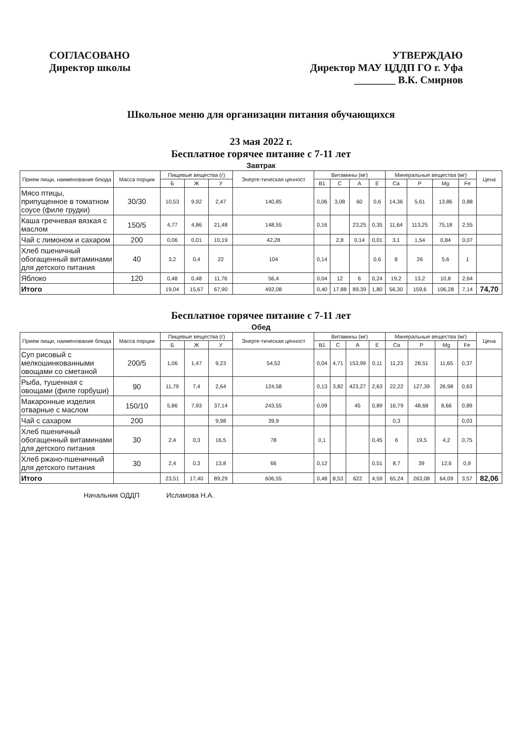СОГЛАСОВАНО
Директор школы
УТВЕРЖДАЮ
Директор МАУ ЦДДП ГО г. Уфа
________ В.К. Смирнов
Школьное меню для организации питания обучающихся
23 мая 2022 г.
Бесплатное горячее питание с 7-11 лет
Завтрак
| Прием пищи, наименование блюда | Масса порции | Пищевые вещества (г) | | | Энерге-тическая ценност | Витамины (мг) | | | | Минеральные вещества (мг) | | | | Цена |
| --- | --- | --- | --- | --- | --- | --- | --- | --- | --- | --- | --- | --- | --- | --- |
| | | Б | Ж | У | | B1 | C | A | E | Ca | P | Mg | Fe | |
| Мясо птицы, припущенное в томатном соусе (филе грудки) | 30/30 | 10,53 | 9,92 | 2,47 | 140,85 | 0,06 | 3,08 | 60 | 0,6 | 14,36 | 5,61 | 13,86 | 0,88 | |
| Каша гречневая вязкая с маслом | 150/5 | 4,77 | 4,86 | 21,48 | 148,55 | 0,16 | | 23,25 | 0,35 | 11,64 | 113,25 | 75,18 | 2,55 | |
| Чай с лимоном и сахаром | 200 | 0,06 | 0,01 | 10,19 | 42,28 | | 2,8 | 0,14 | 0,01 | 3,1 | 1,54 | 0,84 | 0,07 | |
| Хлеб пшеничный обогащенный витаминами для детского питания | 40 | 3,2 | 0,4 | 22 | 104 | 0,14 | | | 0,6 | 8 | 26 | 5,6 | 1 | |
| Яблоко | 120 | 0,48 | 0,48 | 11,76 | 56,4 | 0,04 | 12 | 6 | 0,24 | 19,2 | 13,2 | 10,8 | 2,64 | |
| Итого | | 19,04 | 15,67 | 67,90 | 492,08 | 0,40 | 17,88 | 89,39 | 1,80 | 56,30 | 159,6 | 106,28 | 7,14 | 74,70 |
Бесплатное горячее питание с 7-11 лет
Обед
| Прием пищи, наименование блюда | Масса порции | Пищевые вещества (г) | | | Энерге-тическая ценност | Витамины (мг) | | | | Минеральные вещества (мг) | | | | Цена |
| --- | --- | --- | --- | --- | --- | --- | --- | --- | --- | --- | --- | --- | --- | --- |
| | | Б | Ж | У | | B1 | C | A | E | Ca | P | Mg | Fe | |
| Суп рисовый с мелкошинкованными овощами со сметаной | 200/5 | 1,06 | 1,47 | 9,23 | 54,52 | 0,04 | 4,71 | 153,99 | 0,11 | 11,23 | 28,51 | 11,65 | 0,37 | |
| Рыба, тушенная с овощами (филе горбуши) | 90 | 11,79 | 7,4 | 2,64 | 124,58 | 0,13 | 3,82 | 423,27 | 2,63 | 22,22 | 127,39 | 26,98 | 0,63 | |
| Макаронные изделия отварные с маслом | 150/10 | 5,86 | 7,93 | 37,14 | 243,55 | 0,09 | | 45 | 0,89 | 16,79 | 48,68 | 8,66 | 0,89 | |
| Чай с сахаром | 200 | | | 9,98 | 39,9 | | | | | 0,3 | | | 0,03 | |
| Хлеб пшеничный обогащенный витаминами для детского питания | 30 | 2,4 | 0,3 | 16,5 | 78 | 0,1 | | | 0,45 | 6 | 19,5 | 4,2 | 0,75 | |
| Хлеб ржано-пшеничный для детского питания | 30 | 2,4 | 0,3 | 13,8 | 66 | 0,12 | | | 0,51 | 8,7 | 39 | 12,6 | 0,9 | |
| Итого | | 23,51 | 17,40 | 89,29 | 606,55 | 0,48 | 8,53 | 622 | 4,59 | 65,24 | 263,08 | 64,09 | 3,57 | 82,06 |
Начальник ОДДП Исламова Н.А.